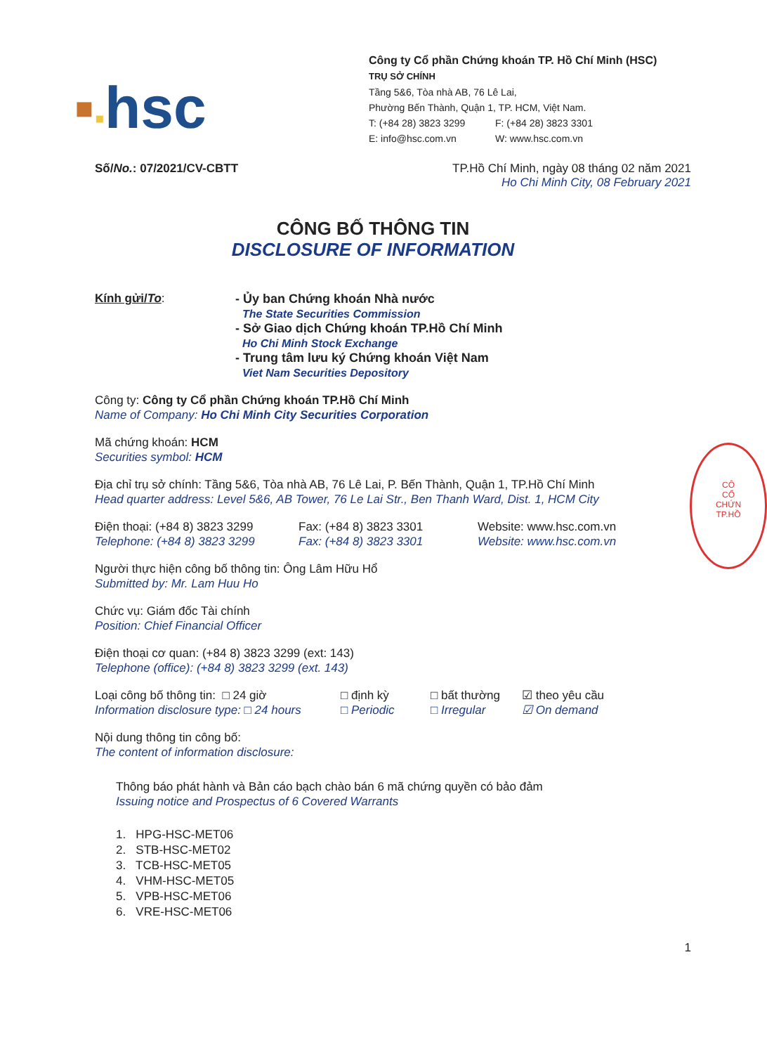▪▪hsc
Công ty Cổ phần Chứng khoán TP. Hồ Chí Minh (HSC)
TRỤ SỞ CHÍNH
Tầng 5&6, Tòa nhà AB, 76 Lê Lai,
Phường Bến Thành, Quận 1, TP. HCM, Việt Nam.
T: (+84 28) 3823 3299 F: (+84 28) 3823 3301
E: info@hsc.com.vn W: www.hsc.com.vn
Số/No.: 07/2021/CV-CBTT TP.Hồ Chí Minh, ngày 08 tháng 02 năm 2021
Ho Chi Minh City, 08 February 2021
CÔNG BỐ THÔNG TIN
DISCLOSURE OF INFORMATION
Kính gửi/To:
- Ủy ban Chứng khoán Nhà nước
The State Securities Commission
- Sở Giao dịch Chứng khoán TP.Hồ Chí Minh
Ho Chi Minh Stock Exchange
- Trung tâm lưu ký Chứng khoán Việt Nam
Viet Nam Securities Depository
Công ty: Công ty Cổ phần Chứng khoán TP.Hồ Chí Minh
Name of Company: Ho Chi Minh City Securities Corporation
Mã chứng khoán: HCM
Securities symbol: HCM
Địa chỉ trụ sở chính: Tầng 5&6, Tòa nhà AB, 76 Lê Lai, P. Bến Thành, Quận 1, TP.Hồ Chí Minh
Head quarter address: Level 5&6, AB Tower, 76 Le Lai Str., Ben Thanh Ward, Dist. 1, HCM City
Điện thoại: (+84 8) 3823 3299
Telephone: (+84 8) 3823 3299
Fax: (+84 8) 3823 3301
Fax: (+84 8) 3823 3301
Website: www.hsc.com.vn
Website: www.hsc.com.vn
Người thực hiện công bố thông tin: Ông Lâm Hữu Hổ
Submitted by: Mr. Lam Huu Ho
Chức vụ: Giám đốc Tài chính
Position: Chief Financial Officer
Điện thoại cơ quan: (+84 8) 3823 3299 (ext: 143)
Telephone (office): (+84 8) 3823 3299 (ext. 143)
Loại công bố thông tin: □ 24 giờ
Information disclosure type: □ 24 hours
□ định kỳ
□ Periodic
□ bất thường
□ Irregular
☑ theo yêu cầu
☑ On demand
Nội dung thông tin công bố:
The content of information disclosure:
Thông báo phát hành và Bản cáo bạch chào bán 6 mã chứng quyền có bảo đảm
Issuing notice and Prospectus of 6 Covered Warrants
1. HPG-HSC-MET06
2. STB-HSC-MET02
3. TCB-HSC-MET05
4. VHM-HSC-MET05
5. VPB-HSC-MET06
6. VRE-HSC-MET06
1
CÔ
CỔ
CHỨN
TP.HỒ